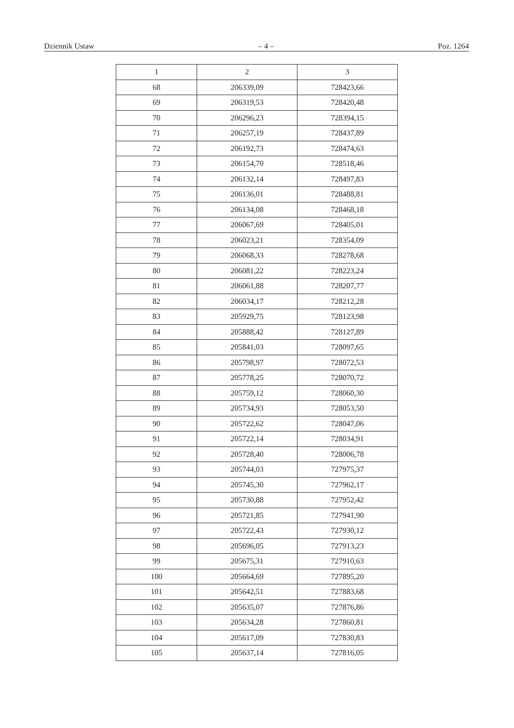Dziennik Ustaw – 4 – Poz. 1264
| 1 | 2 | 3 |
| --- | --- | --- |
| 68 | 206339,09 | 728423,66 |
| 69 | 206319,53 | 728420,48 |
| 70 | 206296,23 | 728394,15 |
| 71 | 206257,19 | 728437,89 |
| 72 | 206192,73 | 728474,63 |
| 73 | 206154,70 | 728518,46 |
| 74 | 206132,14 | 728497,83 |
| 75 | 206136,01 | 728488,81 |
| 76 | 206134,08 | 728468,18 |
| 77 | 206067,69 | 728405,01 |
| 78 | 206023,21 | 728354,09 |
| 79 | 206068,33 | 728278,68 |
| 80 | 206081,22 | 728223,24 |
| 81 | 206061,88 | 728207,77 |
| 82 | 206034,17 | 728212,28 |
| 83 | 205929,75 | 728123,98 |
| 84 | 205888,42 | 728127,89 |
| 85 | 205841,03 | 728097,65 |
| 86 | 205798,97 | 728072,53 |
| 87 | 205778,25 | 728070,72 |
| 88 | 205759,12 | 728060,30 |
| 89 | 205734,93 | 728053,50 |
| 90 | 205722,62 | 728047,06 |
| 91 | 205722,14 | 728034,91 |
| 92 | 205728,40 | 728006,78 |
| 93 | 205744,03 | 727975,37 |
| 94 | 205745,30 | 727962,17 |
| 95 | 205730,88 | 727952,42 |
| 96 | 205721,85 | 727941,90 |
| 97 | 205722,43 | 727930,12 |
| 98 | 205696,05 | 727913,23 |
| 99 | 205675,31 | 727910,63 |
| 100 | 205664,69 | 727895,20 |
| 101 | 205642,51 | 727883,68 |
| 102 | 205635,07 | 727876,86 |
| 103 | 205634,28 | 727860,81 |
| 104 | 205617,09 | 727830,83 |
| 105 | 205637,14 | 727816,05 |